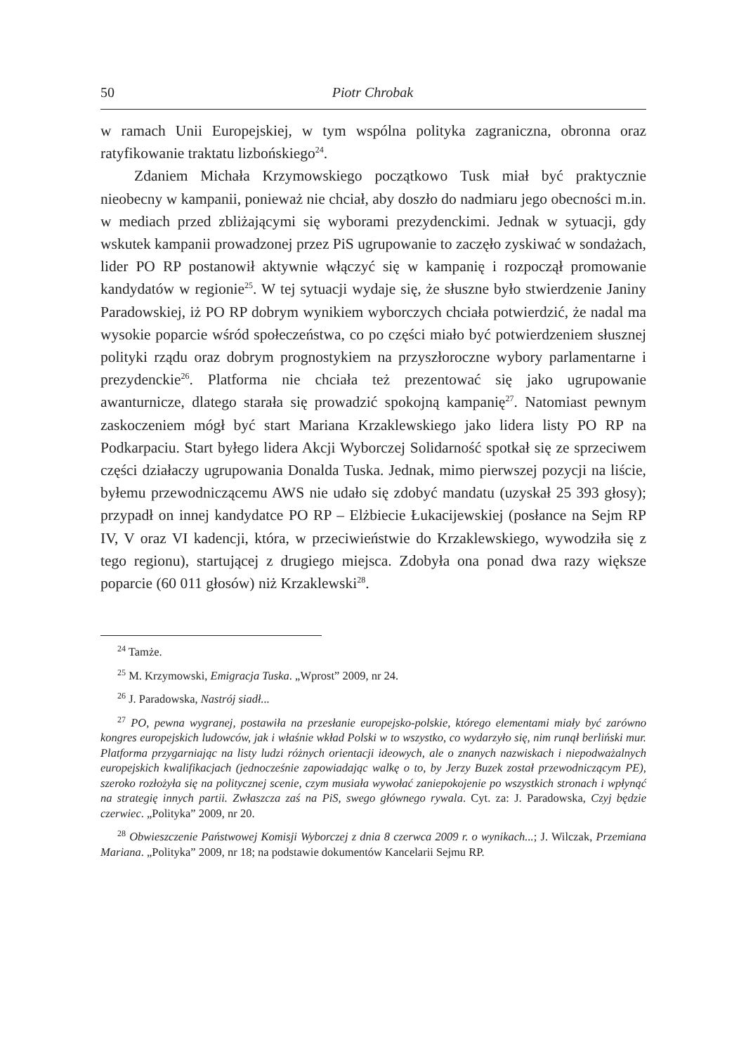50 Piotr Chrobak
w ramach Unii Europejskiej, w tym wspólna polityka zagraniczna, obronna oraz ratyfikowanie traktatu lizbońskiego<sup>24</sup>.
Zdaniem Michała Krzymowskiego początkowo Tusk miał być praktycznie nieobecny w kampanii, ponieważ nie chciał, aby doszło do nadmiaru jego obecności m.in. w mediach przed zbliżającymi się wyborami prezydenckimi. Jednak w sytuacji, gdy wskutek kampanii prowadzonej przez PiS ugrupowanie to zaczęło zyskiwać w sondażach, lider PO RP postanowił aktywnie włączyć się w kampanię i rozpoczął promowanie kandydatów w regionie<sup>25</sup>. W tej sytuacji wydaje się, że słuszne było stwierdzenie Janiny Paradowskiej, iż PO RP dobrym wynikiem wyborczych chciała potwierdzić, że nadal ma wysokie poparcie wśród społeczeństwa, co po części miało być potwierdzeniem słusznej polityki rządu oraz dobrym prognostykiem na przyszłoroczne wybory parlamentarne i prezydenckie<sup>26</sup>. Platforma nie chciała też prezentować się jako ugrupowanie awanturnicze, dlatego starała się prowadzić spokojną kampanię<sup>27</sup>. Natomiast pewnym zaskoczeniem mógł być start Mariana Krzaklewskiego jako lidera listy PO RP na Podkarpaciu. Start byłego lidera Akcji Wyborczej Solidarność spotkał się ze sprzeciwem części działaczy ugrupowania Donalda Tuska. Jednak, mimo pierwszej pozycji na liście, byłemu przewodniczącemu AWS nie udało się zdobyć mandatu (uzyskał 25 393 głosy); przypadł on innej kandydatce PO RP – Elżbiecie Łukacijewskiej (posłance na Sejm RP IV, V oraz VI kadencji, która, w przeciwieństwie do Krzaklewskiego, wywodziła się z tego regionu), startującej z drugiego miejsca. Zdobyła ona ponad dwa razy większe poparcie (60 011 głosów) niż Krzaklewski<sup>28</sup>.
<sup>24</sup> Tamże.
<sup>25</sup> M. Krzymowski, Emigracja Tuska. „Wprost” 2009, nr 24.
<sup>26</sup> J. Paradowska, Nastrój siadł...
<sup>27</sup> PO, pewna wygranej, postawiła na przesłanie europejsko-polskie, którego elementami miały być zarówno kongres europejskich ludowców, jak i właśnie wkład Polski w to wszystko, co wydarzyło się, nim runął berliński mur. Platforma przygarniając na listy ludzi różnych orientacji ideowych, ale o znanych nazwiskach i niepodważalnych europejskich kwalifikacjach (jednocześnie zapowiadając walkę o to, by Jerzy Buzek został przewodniczącym PE), szeroko rozłożyła się na politycznej scenie, czym musiała wywołać zaniepokojenie po wszystkich stronach i wpłynąć na strategię innych partii. Zwłaszcza zaś na PiS, swego głównego rywala. Cyt. za: J. Paradowska, Czyj będzie czerwiec. „Polityka” 2009, nr 20.
<sup>28</sup> Obwieszczenie Państwowej Komisji Wyborczej z dnia 8 czerwca 2009 r. o wynikach...; J. Wilczak, Przemiana Mariana. „Polityka” 2009, nr 18; na podstawie dokumentów Kancelarii Sejmu RP.